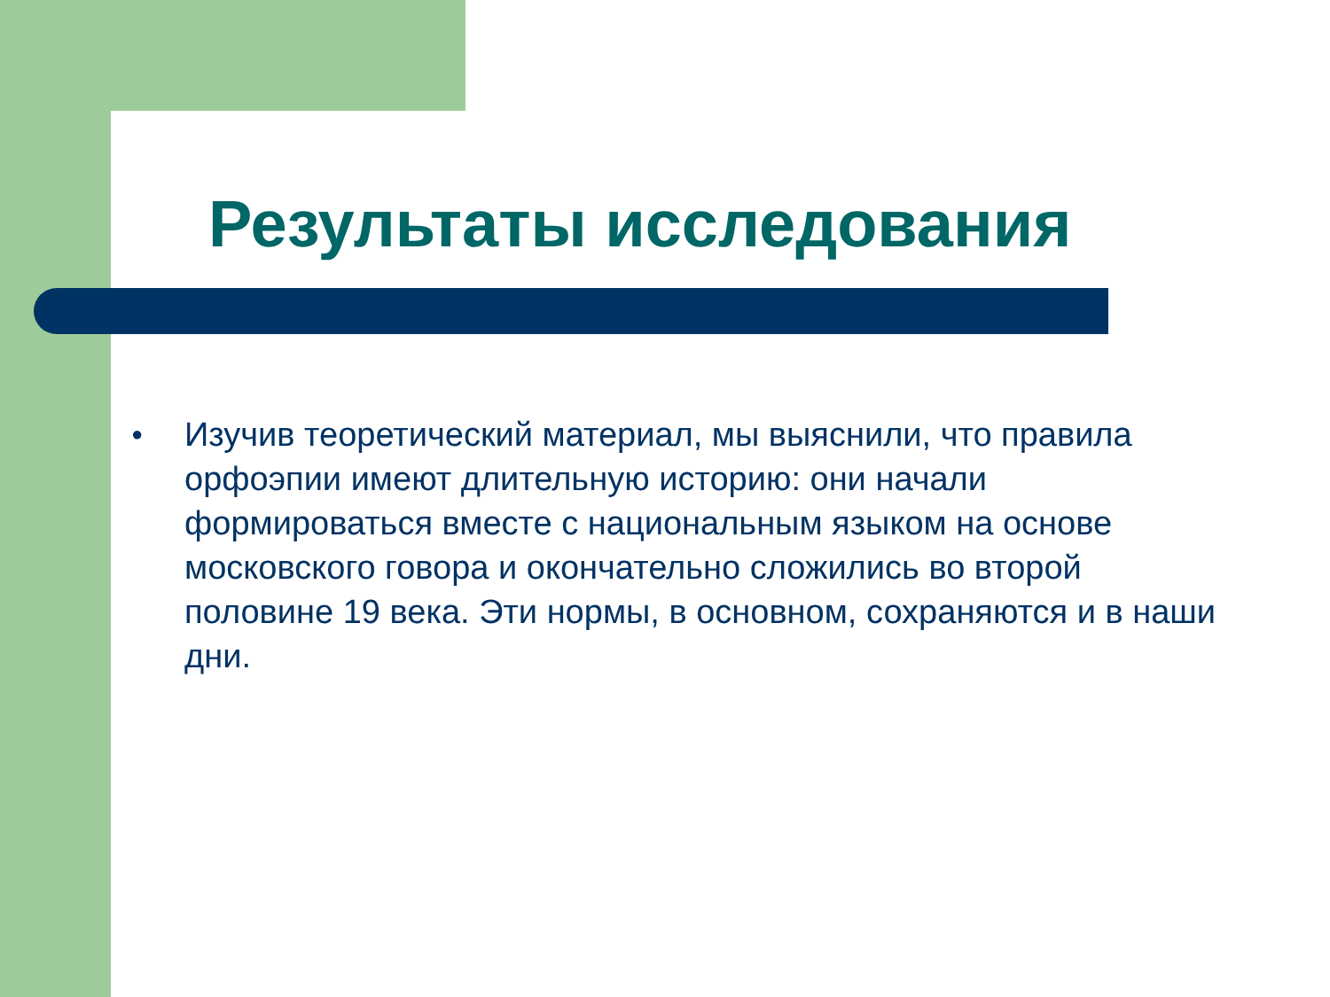Результаты исследования
● Изучив теоретический материал, мы выяснили, что правила орфоэпии имеют длительную историю: они начали формироваться вместе с национальным языком на основе московского говора и окончательно сложились во второй половине 19 века. Эти нормы, в основном, сохраняются и в наши дни.